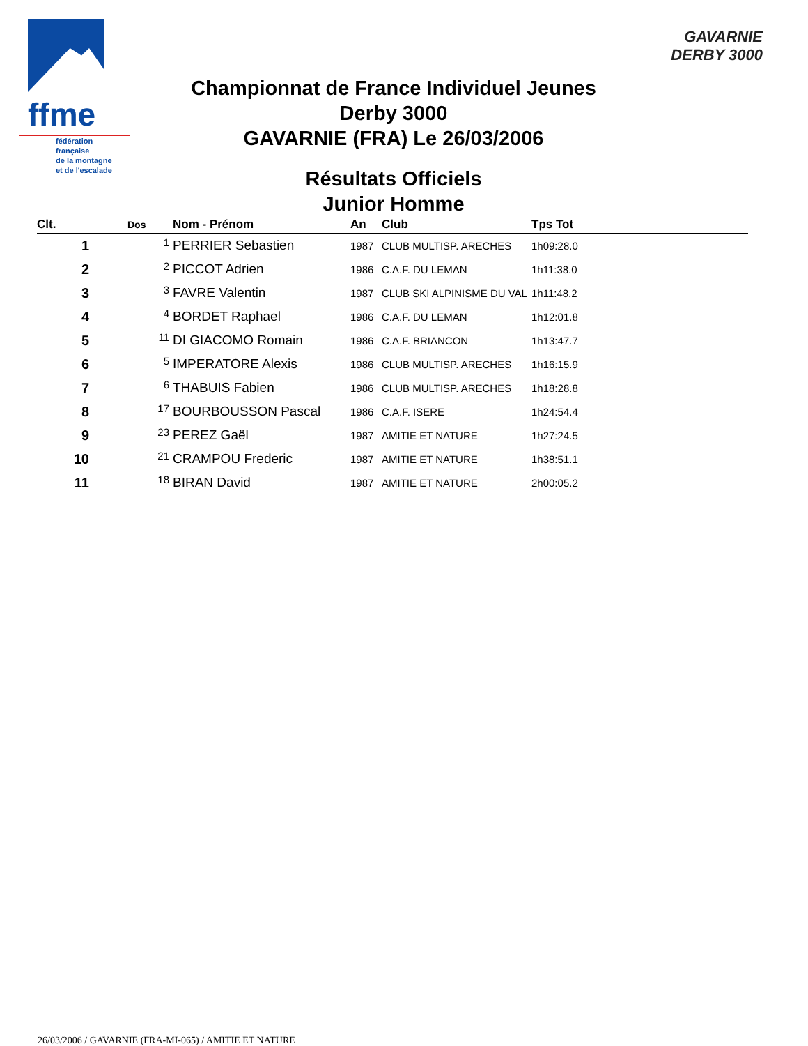ffme
fédération
française
de la montagne
et de l'escalade
GAVARNIE
DERBY 3000
Championnat de France Individuel Jeunes
Derby 3000
GAVARNIE (FRA) Le 26/03/2006
Résultats Officiels
Junior Homme
| Clt. | Dos | Nom - Prénom | An | Club | Tps Tot |
| --- | --- | --- | --- | --- | --- |
| 1 | 1 | PERRIER Sebastien | 1987 | CLUB MULTISP. ARECHES | 1h09:28.0 |
| 2 | 2 | PICCOT Adrien | 1986 | C.A.F. DU LEMAN | 1h11:38.0 |
| 3 | 3 | FAVRE Valentin | 1987 | CLUB SKI ALPINISME DU VAL | 1h11:48.2 |
| 4 | 4 | BORDET Raphael | 1986 | C.A.F. DU LEMAN | 1h12:01.8 |
| 5 | 11 | DI GIACOMO Romain | 1986 | C.A.F. BRIANCON | 1h13:47.7 |
| 6 | 5 | IMPERATORE Alexis | 1986 | CLUB MULTISP. ARECHES | 1h16:15.9 |
| 7 | 6 | THABUIS Fabien | 1986 | CLUB MULTISP. ARECHES | 1h18:28.8 |
| 8 | 17 | BOURBOUSSON Pascal | 1986 | C.A.F. ISERE | 1h24:54.4 |
| 9 | 23 | PEREZ Gaël | 1987 | AMITIE ET NATURE | 1h27:24.5 |
| 10 | 21 | CRAMPOU Frederic | 1987 | AMITIE ET NATURE | 1h38:51.1 |
| 11 | 18 | BIRAN David | 1987 | AMITIE ET NATURE | 2h00:05.2 |
26/03/2006 / GAVARNIE (FRA-MI-065) / AMITIE ET NATURE